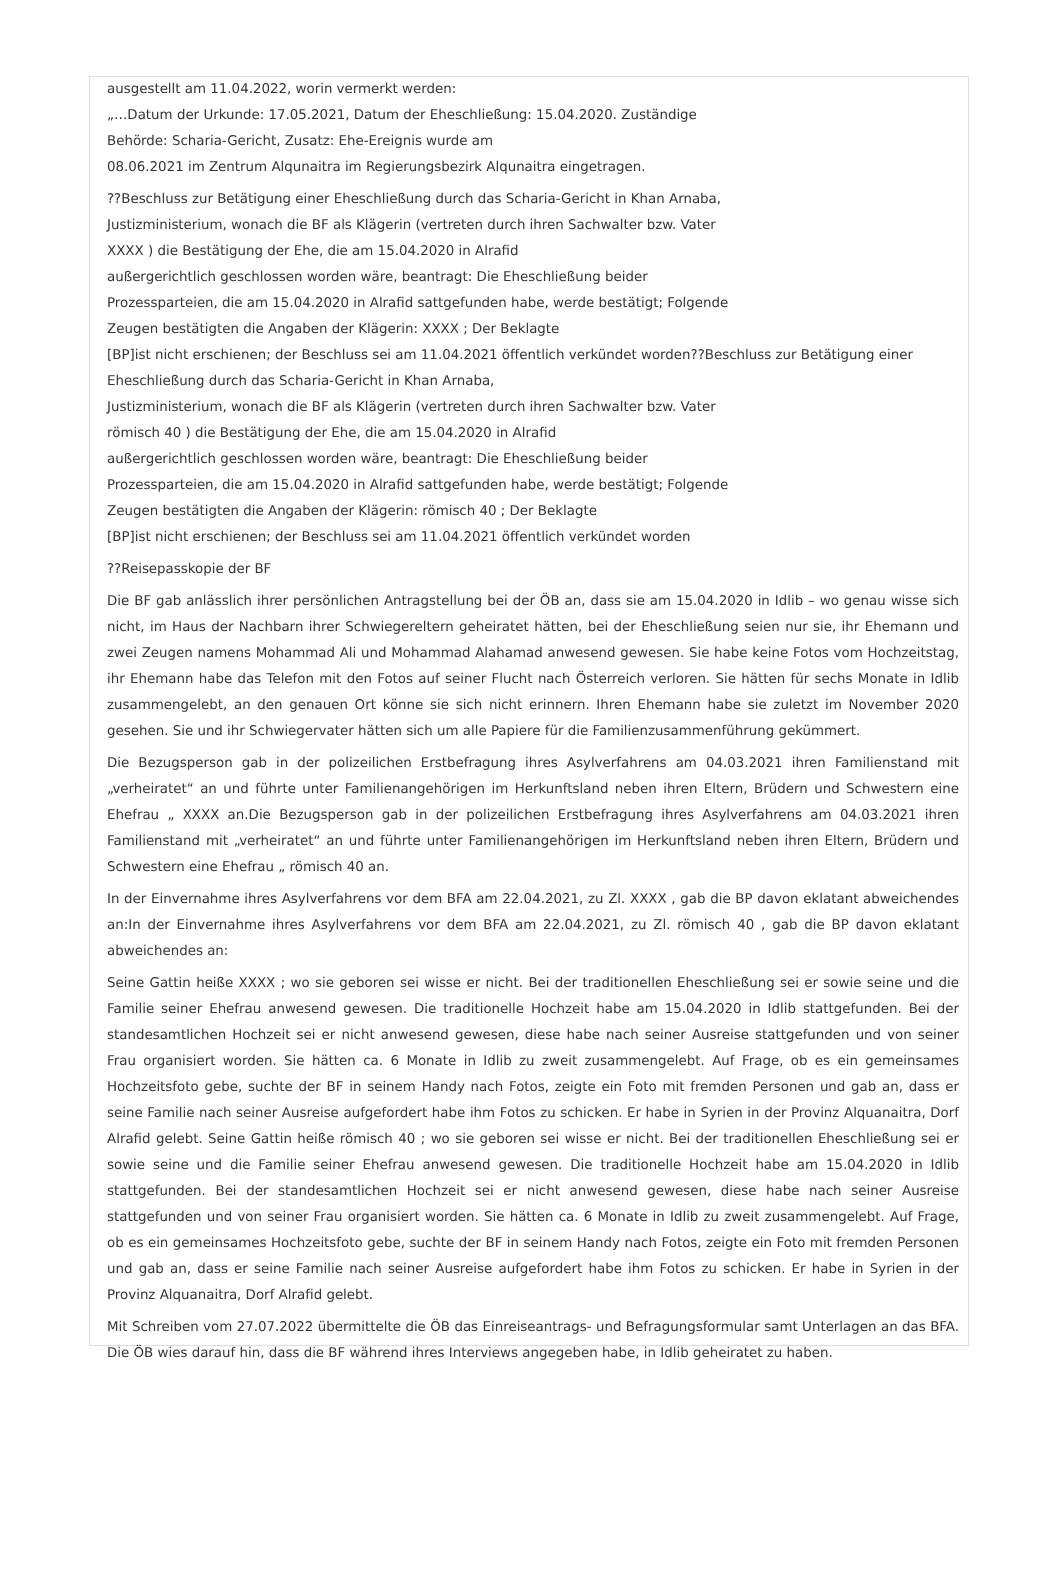ausgestellt am 11.04.2022, worin vermerkt werden:
„…Datum der Urkunde: 17.05.2021, Datum der Eheschließung: 15.04.2020. Zuständige
Behörde: Scharia-Gericht, Zusatz: Ehe-Ereignis wurde am
08.06.2021 im Zentrum Alqunaitra im Regierungsbezirk Alqunaitra eingetragen.
??Beschluss zur Betätigung einer Eheschließung durch das Scharia-Gericht in Khan Arnaba,
Justizministerium, wonach die BF als Klägerin (vertreten durch ihren Sachwalter bzw. Vater
XXXX ) die Bestätigung der Ehe, die am 15.04.2020 in Alrafid
außergerichtlich geschlossen worden wäre, beantragt: Die Eheschließung beider
Prozessparteien, die am 15.04.2020 in Alrafid sattgefunden habe, werde bestätigt; Folgende
Zeugen bestätigten die Angaben der Klägerin: XXXX ; Der Beklagte
[BP]ist nicht erschienen; der Beschluss sei am 11.04.2021 öffentlich verkündet worden??Beschluss zur Betätigung einer Eheschließung durch das Scharia-Gericht in Khan Arnaba,
Justizministerium, wonach die BF als Klägerin (vertreten durch ihren Sachwalter bzw. Vater
römisch 40 ) die Bestätigung der Ehe, die am 15.04.2020 in Alrafid
außergerichtlich geschlossen worden wäre, beantragt: Die Eheschließung beider
Prozessparteien, die am 15.04.2020 in Alrafid sattgefunden habe, werde bestätigt; Folgende
Zeugen bestätigten die Angaben der Klägerin: römisch 40 ; Der Beklagte
[BP]ist nicht erschienen; der Beschluss sei am 11.04.2021 öffentlich verkündet worden
??Reisepasskopie der BF
Die BF gab anlässlich ihrer persönlichen Antragstellung bei der ÖB an, dass sie am 15.04.2020 in Idlib – wo genau wisse sich nicht, im Haus der Nachbarn ihrer Schwiegereltern geheiratet hätten, bei der Eheschließung seien nur sie, ihr Ehemann und zwei Zeugen namens Mohammad Ali und Mohammad Alahamad anwesend gewesen. Sie habe keine Fotos vom Hochzeitstag, ihr Ehemann habe das Telefon mit den Fotos auf seiner Flucht nach Österreich verloren. Sie hätten für sechs Monate in Idlib zusammengelebt, an den genauen Ort könne sie sich nicht erinnern. Ihren Ehemann habe sie zuletzt im November 2020 gesehen. Sie und ihr Schwiegervater hätten sich um alle Papiere für die Familienzusammenführung gekümmert.
Die Bezugsperson gab in der polizeilichen Erstbefragung ihres Asylverfahrens am 04.03.2021 ihren Familienstand mit „verheiratet“ an und führte unter Familienangehörigen im Herkunftsland neben ihren Eltern, Brüdern und Schwestern eine Ehefrau „ XXXX an.Die Bezugsperson gab in der polizeilichen Erstbefragung ihres Asylverfahrens am 04.03.2021 ihren Familienstand mit „verheiratet“ an und führte unter Familienangehörigen im Herkunftsland neben ihren Eltern, Brüdern und Schwestern eine Ehefrau „ römisch 40 an.
In der Einvernahme ihres Asylverfahrens vor dem BFA am 22.04.2021, zu Zl. XXXX , gab die BP davon eklatant abweichendes an:In der Einvernahme ihres Asylverfahrens vor dem BFA am 22.04.2021, zu Zl. römisch 40 , gab die BP davon eklatant abweichendes an:
Seine Gattin heiße XXXX ; wo sie geboren sei wisse er nicht. Bei der traditionellen Eheschließung sei er sowie seine und die Familie seiner Ehefrau anwesend gewesen. Die traditionelle Hochzeit habe am 15.04.2020 in Idlib stattgefunden. Bei der standesamtlichen Hochzeit sei er nicht anwesend gewesen, diese habe nach seiner Ausreise stattgefunden und von seiner Frau organisiert worden. Sie hätten ca. 6 Monate in Idlib zu zweit zusammengelebt. Auf Frage, ob es ein gemeinsames Hochzeitsfoto gebe, suchte der BF in seinem Handy nach Fotos, zeigte ein Foto mit fremden Personen und gab an, dass er seine Familie nach seiner Ausreise aufgefordert habe ihm Fotos zu schicken. Er habe in Syrien in der Provinz Alquanaitra, Dorf Alrafid gelebt. Seine Gattin heiße römisch 40 ; wo sie geboren sei wisse er nicht. Bei der traditionellen Eheschließung sei er sowie seine und die Familie seiner Ehefrau anwesend gewesen. Die traditionelle Hochzeit habe am 15.04.2020 in Idlib stattgefunden. Bei der standesamtlichen Hochzeit sei er nicht anwesend gewesen, diese habe nach seiner Ausreise stattgefunden und von seiner Frau organisiert worden. Sie hätten ca. 6 Monate in Idlib zu zweit zusammengelebt. Auf Frage, ob es ein gemeinsames Hochzeitsfoto gebe, suchte der BF in seinem Handy nach Fotos, zeigte ein Foto mit fremden Personen und gab an, dass er seine Familie nach seiner Ausreise aufgefordert habe ihm Fotos zu schicken. Er habe in Syrien in der Provinz Alquanaitra, Dorf Alrafid gelebt.
Mit Schreiben vom 27.07.2022 übermittelte die ÖB das Einreiseantrags- und Befragungsformular samt Unterlagen an das BFA. Die ÖB wies darauf hin, dass die BF während ihres Interviews angegeben habe, in Idlib geheiratet zu haben.